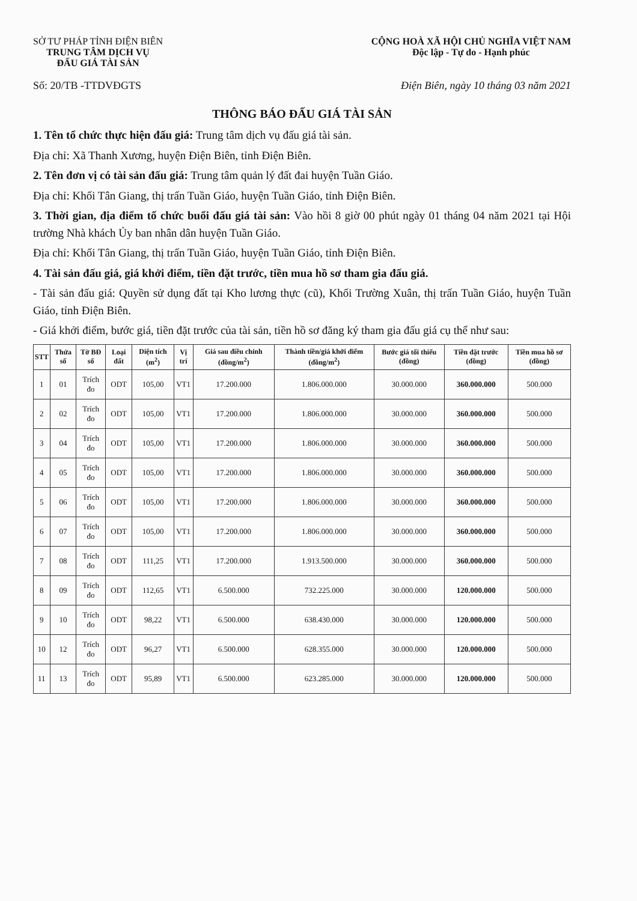SỞ TƯ PHÁP TỈNH ĐIỆN BIÊN
TRUNG TÂM DỊCH VỤ
ĐẤU GIÁ TÀI SẢN
CỘNG HOÀ XÃ HỘI CHỦ NGHĨA VIỆT NAM
Độc lập - Tự do - Hạnh phúc
Số: 20/TB -TTDVĐGTS Điện Biên, ngày 10 tháng 03 năm 2021
THÔNG BÁO ĐẤU GIÁ TÀI SẢN
1. Tên tổ chức thực hiện đấu giá: Trung tâm dịch vụ đấu giá tài sản.
Địa chỉ: Xã Thanh Xương, huyện Điện Biên, tỉnh Điện Biên.
2. Tên đơn vị có tài sản đấu giá: Trung tâm quản lý đất đai huyện Tuần Giáo.
Địa chỉ: Khối Tân Giang, thị trấn Tuần Giáo, huyện Tuần Giáo, tỉnh Điện Biên.
3. Thời gian, địa điểm tổ chức buổi đấu giá tài sản: Vào hồi 8 giờ 00 phút ngày 01 tháng 04 năm 2021 tại Hội trường Nhà khách Ủy ban nhân dân huyện Tuần Giáo.
Địa chỉ: Khối Tân Giang, thị trấn Tuần Giáo, huyện Tuần Giáo, tỉnh Điện Biên.
4. Tài sản đấu giá, giá khởi điểm, tiền đặt trước, tiền mua hồ sơ tham gia đấu giá.
- Tài sản đấu giá: Quyền sử dụng đất tại Kho lương thực (cũ), Khối Trường Xuân, thị trấn Tuần Giáo, huyện Tuần Giáo, tỉnh Điện Biên.
- Giá khởi điểm, bước giá, tiền đặt trước của tài sản, tiền hồ sơ đăng ký tham gia đấu giá cụ thể như sau:
| STT | Thửa số | Tờ BĐ số | Loại đất | Diện tích (m<sup>2</sup>) | Vị trí | Giá sau điều chỉnh (đồng/m<sup>2</sup>) | Thành tiền/giá khởi điểm (đồng/m<sup>2</sup>) | Bước giá tối thiểu (đồng) | Tiền đặt trước (đồng) | Tiền mua hồ sơ (đồng) |
| --- | --- | --- | --- | --- | --- | --- | --- | --- | --- | --- |
| 1 | 01 | Trích đo | ODT | 105,00 | VT1 | 17.200.000 | 1.806.000.000 | 30.000.000 | 360.000.000 | 500.000 |
| 2 | 02 | Trích đo | ODT | 105,00 | VT1 | 17.200.000 | 1.806.000.000 | 30.000.000 | 360.000.000 | 500.000 |
| 3 | 04 | Trích đo | ODT | 105,00 | VT1 | 17.200.000 | 1.806.000.000 | 30.000.000 | 360.000.000 | 500.000 |
| 4 | 05 | Trích đo | ODT | 105,00 | VT1 | 17.200.000 | 1.806.000.000 | 30.000.000 | 360.000.000 | 500.000 |
| 5 | 06 | Trích đo | ODT | 105,00 | VT1 | 17.200.000 | 1.806.000.000 | 30.000.000 | 360.000.000 | 500.000 |
| 6 | 07 | Trích đo | ODT | 105,00 | VT1 | 17.200.000 | 1.806.000.000 | 30.000.000 | 360.000.000 | 500.000 |
| 7 | 08 | Trích đo | ODT | 111,25 | VT1 | 17.200.000 | 1.913.500.000 | 30.000.000 | 360.000.000 | 500.000 |
| 8 | 09 | Trích đo | ODT | 112,65 | VT1 | 6.500.000 | 732.225.000 | 30.000.000 | 120.000.000 | 500.000 |
| 9 | 10 | Trích đo | ODT | 98,22 | VT1 | 6.500.000 | 638.430.000 | 30.000.000 | 120.000.000 | 500.000 |
| 10 | 12 | Trích đo | ODT | 96,27 | VT1 | 6.500.000 | 628.355.000 | 30.000.000 | 120.000.000 | 500.000 |
| 11 | 13 | Trích đo | ODT | 95,89 | VT1 | 6.500.000 | 623.285.000 | 30.000.000 | 120.000.000 | 500.000 |